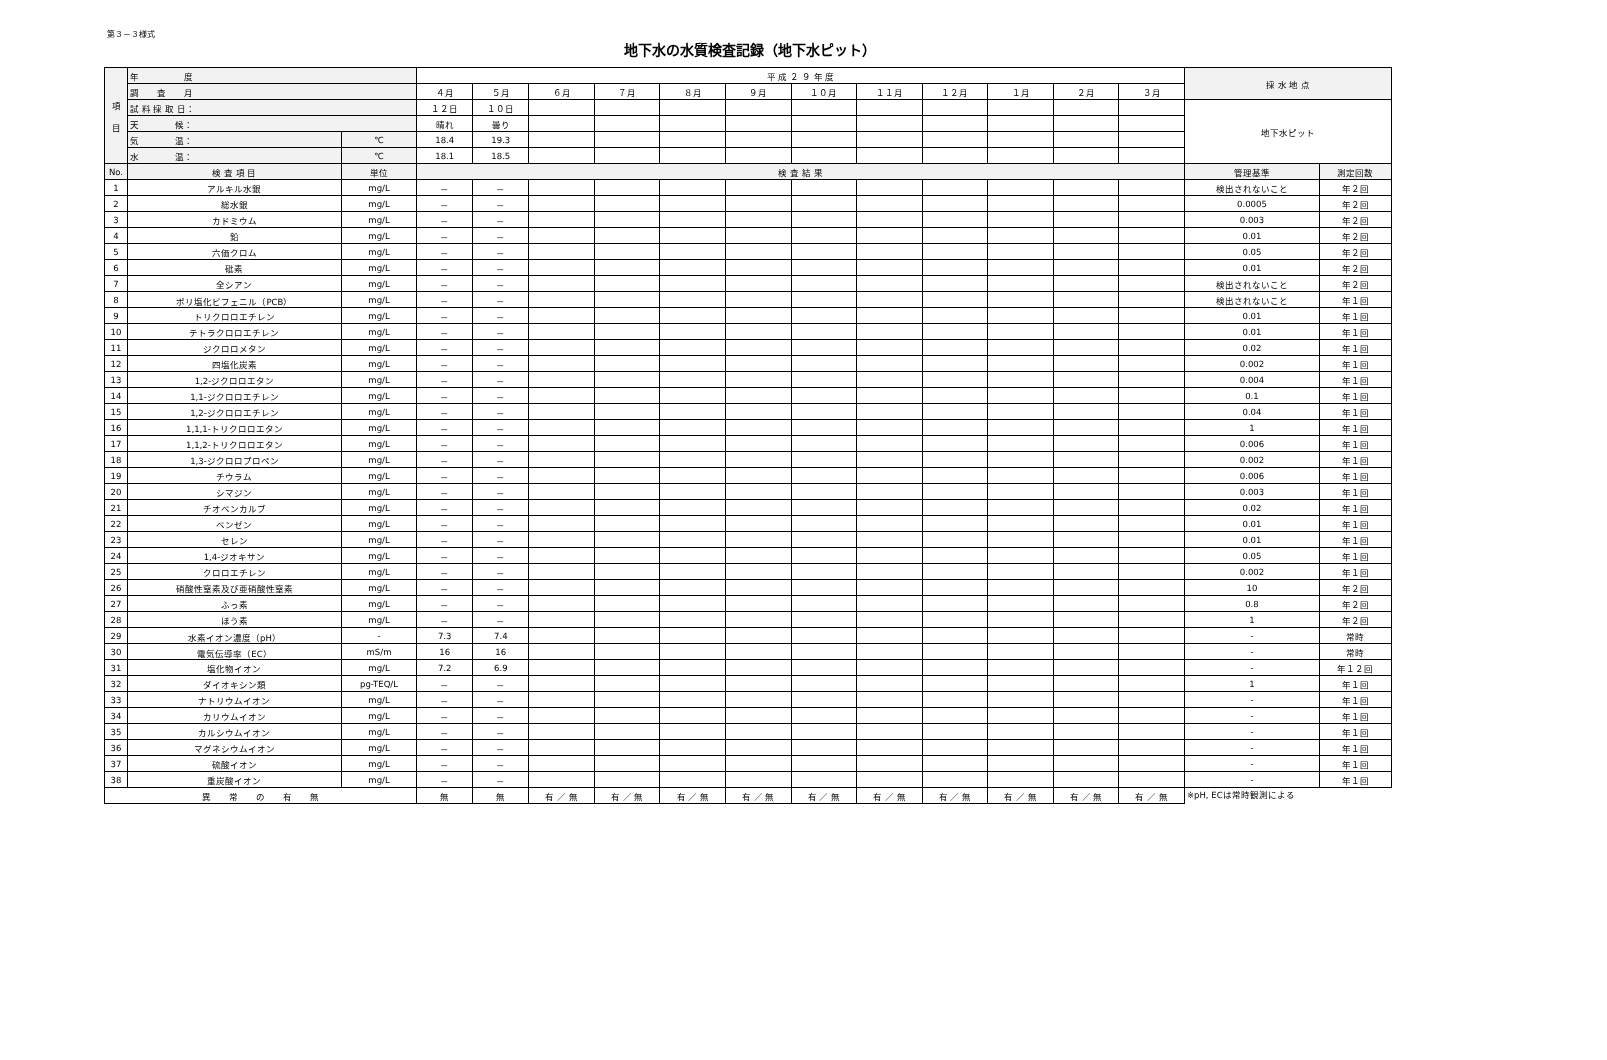第３－３様式
地下水の水質検査記録（地下水ピット）
| 項 目 | 年 度 | | 平 成 ２ ９ 年 度 | | | | | | | | | | | | 採 水 地 点 | |
| | 調 査 月 | | ４月 | ５月 | ６月 | ７月 | ８月 | ９月 | １０月 | １１月 | １２月 | １月 | ２月 | ３月 | | |
| | 試 料 採 取 日： | | １２日 | １０日 | | | | | | | | | | | 地下水ピット | |
| | 天 候： | | 晴れ | 曇り | | | | | | | | | | | | |
| | 気 温： | ℃ | 18.4 | 19.3 | | | | | | | | | | | | |
| | 水 温： | ℃ | 18.1 | 18.5 | | | | | | | | | | | | |
| No. | 検 査 項 目 | 単位 | 検 査 結 果 | | | | | | | | | | | | 管理基準 | 測定回数 |
| 1 | アルキル水銀 | mg/L | － | － | | | | | | | | | | | 検出されないこと | 年２回 |
| 2 | 総水銀 | mg/L | － | － | | | | | | | | | | | 0.0005 | 年２回 |
| 3 | カドミウム | mg/L | － | － | | | | | | | | | | | 0.003 | 年２回 |
| 4 | 鉛 | mg/L | － | － | | | | | | | | | | | 0.01 | 年２回 |
| 5 | 六価クロム | mg/L | － | － | | | | | | | | | | | 0.05 | 年２回 |
| 6 | 砒素 | mg/L | － | － | | | | | | | | | | | 0.01 | 年２回 |
| 7 | 全シアン | mg/L | － | － | | | | | | | | | | | 検出されないこと | 年２回 |
| 8 | ポリ塩化ビフェニル（PCB） | mg/L | － | － | | | | | | | | | | | 検出されないこと | 年１回 |
| 9 | トリクロロエチレン | mg/L | － | － | | | | | | | | | | | 0.01 | 年１回 |
| 10 | テトラクロロエチレン | mg/L | － | － | | | | | | | | | | | 0.01 | 年１回 |
| 11 | ジクロロメタン | mg/L | － | － | | | | | | | | | | | 0.02 | 年１回 |
| 12 | 四塩化炭素 | mg/L | － | － | | | | | | | | | | | 0.002 | 年１回 |
| 13 | 1,2-ジクロロエタン | mg/L | － | － | | | | | | | | | | | 0.004 | 年１回 |
| 14 | 1,1-ジクロロエチレン | mg/L | － | － | | | | | | | | | | | 0.1 | 年１回 |
| 15 | 1,2-ジクロロエチレン | mg/L | － | － | | | | | | | | | | | 0.04 | 年１回 |
| 16 | 1,1,1-トリクロロエタン | mg/L | － | － | | | | | | | | | | | 1 | 年１回 |
| 17 | 1,1,2-トリクロロエタン | mg/L | － | － | | | | | | | | | | | 0.006 | 年１回 |
| 18 | 1,3-ジクロロプロペン | mg/L | － | － | | | | | | | | | | | 0.002 | 年１回 |
| 19 | チウラム | mg/L | － | － | | | | | | | | | | | 0.006 | 年１回 |
| 20 | シマジン | mg/L | － | － | | | | | | | | | | | 0.003 | 年１回 |
| 21 | チオベンカルブ | mg/L | － | － | | | | | | | | | | | 0.02 | 年１回 |
| 22 | ベンゼン | mg/L | － | － | | | | | | | | | | | 0.01 | 年１回 |
| 23 | セレン | mg/L | － | － | | | | | | | | | | | 0.01 | 年１回 |
| 24 | 1,4-ジオキサン | mg/L | － | － | | | | | | | | | | | 0.05 | 年１回 |
| 25 | クロロエチレン | mg/L | － | － | | | | | | | | | | | 0.002 | 年１回 |
| 26 | 硝酸性窒素及び亜硝酸性窒素 | mg/L | － | － | | | | | | | | | | | 10 | 年２回 |
| 27 | ふっ素 | mg/L | － | － | | | | | | | | | | | 0.8 | 年２回 |
| 28 | ほう素 | mg/L | － | － | | | | | | | | | | | 1 | 年２回 |
| 29 | 水素イオン濃度（pH） | - | 7.3 | 7.4 | | | | | | | | | | | - | 常時 |
| 30 | 電気伝導率（EC） | mS/m | 16 | 16 | | | | | | | | | | | - | 常時 |
| 31 | 塩化物イオン | mg/L | 7.2 | 6.9 | | | | | | | | | | | - | 年１２回 |
| 32 | ダイオキシン類 | pg-TEQ/L | － | － | | | | | | | | | | | 1 | 年１回 |
| 33 | ナトリウムイオン | mg/L | － | － | | | | | | | | | | | - | 年１回 |
| 34 | カリウムイオン | mg/L | － | － | | | | | | | | | | | - | 年１回 |
| 35 | カルシウムイオン | mg/L | － | － | | | | | | | | | | | - | 年１回 |
| 36 | マグネシウムイオン | mg/L | － | － | | | | | | | | | | | - | 年１回 |
| 37 | 硫酸イオン | mg/L | － | － | | | | | | | | | | | - | 年１回 |
| 38 | 重炭酸イオン | mg/L | － | － | | | | | | | | | | | - | 年１回 |
| 異 常 の 有 無 | | | 無 | 無 | 有 ／ 無 | 有 ／ 無 | 有 ／ 無 | 有 ／ 無 | 有 ／ 無 | 有 ／ 無 | 有 ／ 無 | 有 ／ 無 | 有 ／ 無 | 有 ／ 無 | ※pH, ECは常時観測による | |